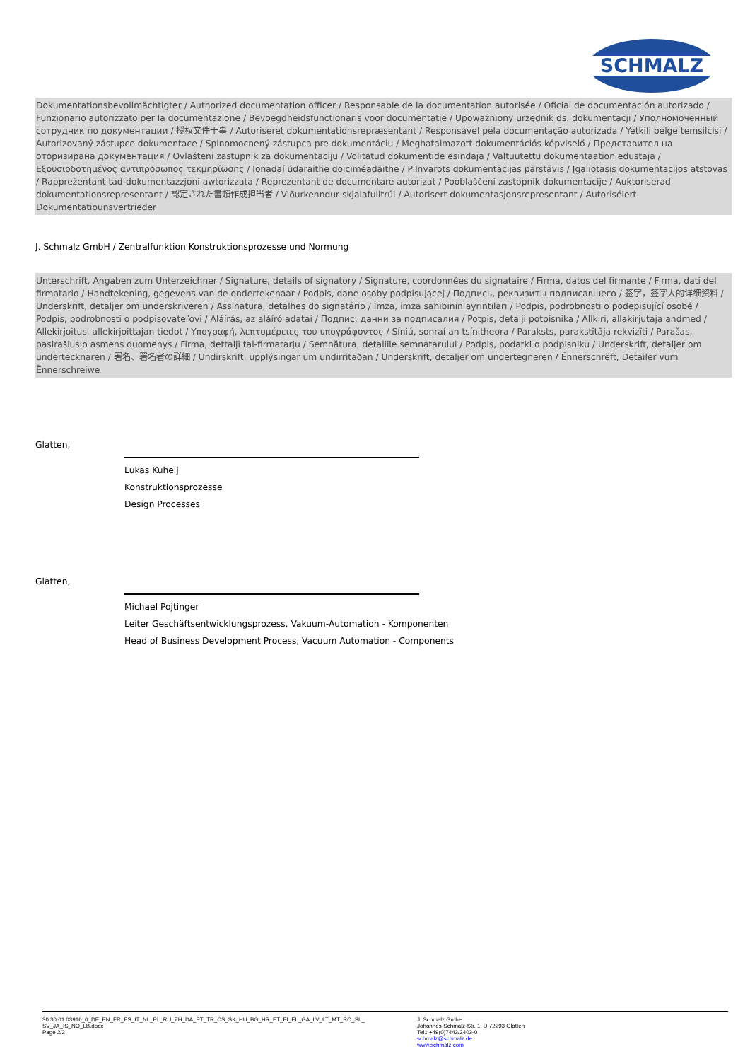SCHMALZ
Dokumentationsbevollmächtigter / Authorized documentation officer / Responsable de la documentation autorisée / Oficial de documentación autorizado / Funzionario autorizzato per la documentazione / Bevoegdheidsfunctionaris voor documentatie / Upoważniony urzędnik ds. dokumentacji / Уполномоченный сотрудник по документации / 授权文件干事 / Autoriseret dokumentationsrepræsentant / Responsável pela documentação autorizada / Yetkili belge temsilcisi / Autorizovaný zástupce dokumentace / Splnomocnený zástupca pre dokumentáciu / Meghatalmazott dokumentációs képviselő / Представител на оторизирана документация / Ovlašteni zastupnik za dokumentaciju / Volitatud dokumentide esindaja / Valtuutettu dokumentaation edustaja / Εξουσιοδοτημένος αντιπρόσωπος τεκμηρίωσης / Ionadaí údaraithe doiciméadaithe / Pilnvarots dokumentācijas pārstāvis / Įgaliotasis dokumentacijos atstovas / Rappreżentant tad-dokumentazzjoni awtorizzata / Reprezentant de documentare autorizat / Pooblaščeni zastopnik dokumentacije / Auktoriserad dokumentationsrepresentant / 認定された書類作成担当者 / Viðurkenndur skjalafulltrúi / Autorisert dokumentasjonsrepresentant / Autoriséiert Dokumentatiounsvertrieder
J. Schmalz GmbH / Zentralfunktion Konstruktionsprozesse und Normung
Unterschrift, Angaben zum Unterzeichner / Signature, details of signatory / Signature, coordonnées du signataire / Firma, datos del firmante / Firma, dati del firmatario / Handtekening, gegevens van de ondertekenaar / Podpis, dane osoby podpisującej / Подпись, реквизиты подписавшего / 签字，签字人的详细资料 / Underskrift, detaljer om underskriveren / Assinatura, detalhes do signatário / İmza, imza sahibinin ayrıntıları / Podpis, podrobnosti o podepisující osobě / Podpis, podrobnosti o podpisovateľovi / Aláírás, az aláíró adatai / Подпис, данни за подписалия / Potpis, detalji potpisnika / Allkiri, allakirjutaja andmed / Allekirjoitus, allekirjoittajan tiedot / Υπογραφή, λεπτομέρειες του υπογράφοντος / Síniú, sonraí an tsínitheora / Paraksts, parakstītāja rekvizīti / Parašas, pasirašiusio asmens duomenys / Firma, dettalji tal-firmatarju / Semnătura, detaliile semnatarului / Podpis, podatki o podpisniku / Underskrift, detaljer om undertecknaren / 署名、署名者の詳細 / Undirskrift, upplýsingar um undirritaðan / Underskrift, detaljer om undertegneren / Ënnerschrëft, Detailer vum Ënnerschreiwe
Glatten,
Lukas Kuhelj
Konstruktionsprozesse
Design Processes
Glatten,
Michael Pojtinger
Leiter Geschäftsentwicklungsprozess, Vakuum-Automation - Komponenten
Head of Business Development Process, Vacuum Automation - Components
30.30.01.03916_0_DE_EN_FR_ES_IT_NL_PL_RU_ZH_DA_PT_TR_CS_SK_HU_BG_HR_ET_FI_EL_GA_LV_LT_MT_RO_SL_
SV_JA_IS_NO_LB.docx
Page 2/2
J. Schmalz GmbH
Johannes-Schmalz-Str. 1, D 72293 Glatten
Tel.: +49(0)7443/2403-0
schmalz@schmalz.de
www.schmalz.com